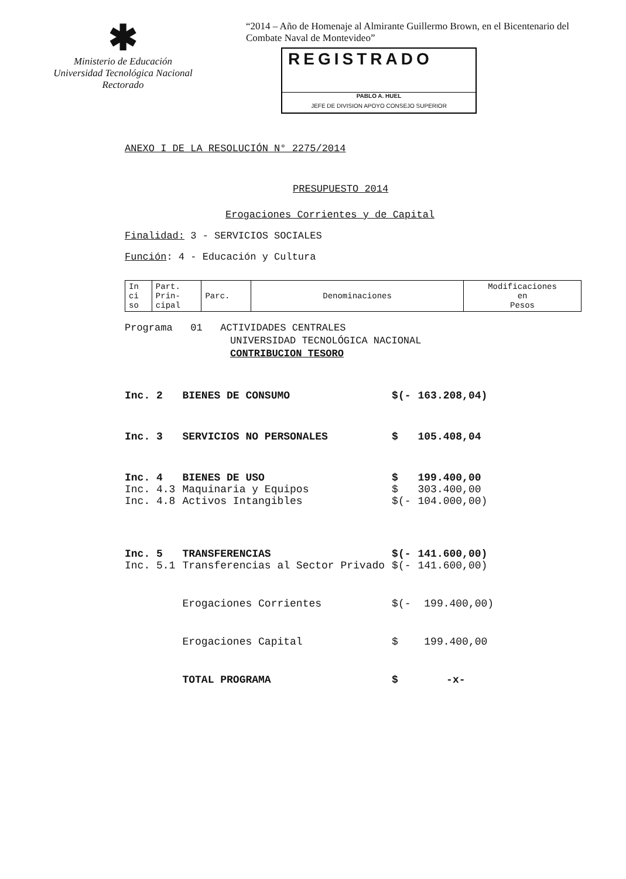✱
Ministerio de Educación
Universidad Tecnológica Nacional
Rectorado
“2014 – Año de Homenaje al Almirante Guillermo Brown, en el Bicentenario del
Combate Naval de Montevideo”
REGISTRADO
PABLO A. HUEL
JEFE DE DIVISION APOYO CONSEJO SUPERIOR
ANEXO I DE LA RESOLUCIÓN N° 2275/2014
PRESUPUESTO 2014
Erogaciones Corrientes y de Capital
Finalidad: 3 - SERVICIOS SOCIALES
Función: 4 - Educación y Cultura
| In ci so | Part. Prin- cipal | Parc. | Denominaciones | Modificaciones en Pesos |
| --- | --- | --- | --- | --- |
Programa 01 ACTIVIDADES CENTRALES
UNIVERSIDAD TECNOLÓGICA NACIONAL
CONTRIBUCION TESORO
| Inc. 2 | BIENES DE CONSUMO | $(- | 163.208,04) |
| Inc. 3 | SERVICIOS NO PERSONALES | $ | 105.408,04 |
| Inc. 4 | BIENES DE USO | $ | 199.400,00 |
| Inc. 4.3 | Maquinaria y Equipos | $ | 303.400,00 |
| Inc. 4.8 | Activos Intangibles | $(- | 104.000,00) |
| Inc. 5 | TRANSFERENCIAS | $(- | 141.600,00) |
| Inc. 5.1 | Transferencias al Sector Privado | $(- | 141.600,00) |
| | Erogaciones Corrientes | $(- | 199.400,00) |
| | Erogaciones Capital | $ | 199.400,00 |
| | TOTAL PROGRAMA | $ | -x- |